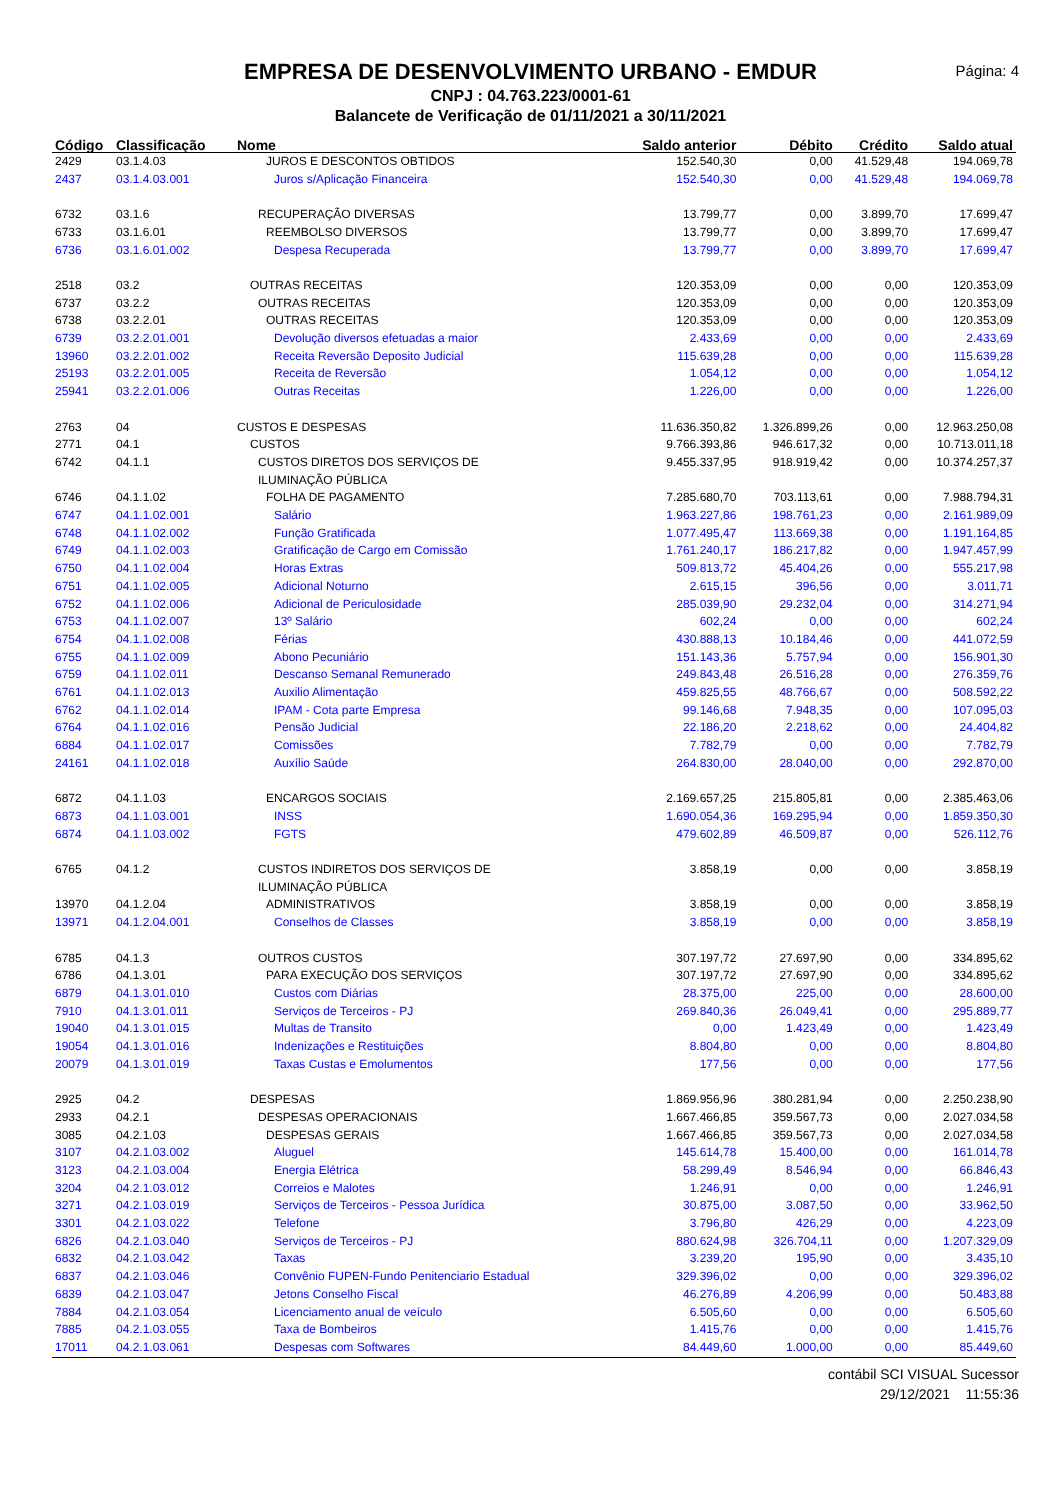Página: 4
EMPRESA DE DESENVOLVIMENTO URBANO - EMDUR
CNPJ : 04.763.223/0001-61
Balancete de Verificação de 01/11/2021 a 30/11/2021
| Código | Classificação | Nome | Saldo anterior | Débito | Crédito | Saldo atual |
| --- | --- | --- | --- | --- | --- | --- |
| 2429 | 03.1.4.03 | JUROS E DESCONTOS OBTIDOS | 152.540,30 | 0,00 | 41.529,48 | 194.069,78 |
| 2437 | 03.1.4.03.001 | Juros s/Aplicação Financeira | 152.540,30 | 0,00 | 41.529,48 | 194.069,78 |
| 6732 | 03.1.6 | RECUPERAÇÃO DIVERSAS | 13.799,77 | 0,00 | 3.899,70 | 17.699,47 |
| 6733 | 03.1.6.01 | REEMBOLSO DIVERSOS | 13.799,77 | 0,00 | 3.899,70 | 17.699,47 |
| 6736 | 03.1.6.01.002 | Despesa Recuperada | 13.799,77 | 0,00 | 3.899,70 | 17.699,47 |
| 2518 | 03.2 | OUTRAS RECEITAS | 120.353,09 | 0,00 | 0,00 | 120.353,09 |
| 6737 | 03.2.2 | OUTRAS RECEITAS | 120.353,09 | 0,00 | 0,00 | 120.353,09 |
| 6738 | 03.2.2.01 | OUTRAS RECEITAS | 120.353,09 | 0,00 | 0,00 | 120.353,09 |
| 6739 | 03.2.2.01.001 | Devolução diversos efetuadas a maior | 2.433,69 | 0,00 | 0,00 | 2.433,69 |
| 13960 | 03.2.2.01.002 | Receita Reversão Deposito Judicial | 115.639,28 | 0,00 | 0,00 | 115.639,28 |
| 25193 | 03.2.2.01.005 | Receita de Reversão | 1.054,12 | 0,00 | 0,00 | 1.054,12 |
| 25941 | 03.2.2.01.006 | Outras Receitas | 1.226,00 | 0,00 | 0,00 | 1.226,00 |
| 2763 | 04 | CUSTOS E DESPESAS | 11.636.350,82 | 1.326.899,26 | 0,00 | 12.963.250,08 |
| 2771 | 04.1 | CUSTOS | 9.766.393,86 | 946.617,32 | 0,00 | 10.713.011,18 |
| 6742 | 04.1.1 | CUSTOS DIRETOS DOS SERVIÇOS DE ILUMINAÇÃO PÚBLICA | 9.455.337,95 | 918.919,42 | 0,00 | 10.374.257,37 |
| 6746 | 04.1.1.02 | FOLHA DE PAGAMENTO | 7.285.680,70 | 703.113,61 | 0,00 | 7.988.794,31 |
| 6747 | 04.1.1.02.001 | Salário | 1.963.227,86 | 198.761,23 | 0,00 | 2.161.989,09 |
| 6748 | 04.1.1.02.002 | Função Gratificada | 1.077.495,47 | 113.669,38 | 0,00 | 1.191.164,85 |
| 6749 | 04.1.1.02.003 | Gratificação de Cargo em Comissão | 1.761.240,17 | 186.217,82 | 0,00 | 1.947.457,99 |
| 6750 | 04.1.1.02.004 | Horas Extras | 509.813,72 | 45.404,26 | 0,00 | 555.217,98 |
| 6751 | 04.1.1.02.005 | Adicional Noturno | 2.615,15 | 396,56 | 0,00 | 3.011,71 |
| 6752 | 04.1.1.02.006 | Adicional de Periculosidade | 285.039,90 | 29.232,04 | 0,00 | 314.271,94 |
| 6753 | 04.1.1.02.007 | 13º Salário | 602,24 | 0,00 | 0,00 | 602,24 |
| 6754 | 04.1.1.02.008 | Férias | 430.888,13 | 10.184,46 | 0,00 | 441.072,59 |
| 6755 | 04.1.1.02.009 | Abono Pecuniário | 151.143,36 | 5.757,94 | 0,00 | 156.901,30 |
| 6759 | 04.1.1.02.011 | Descanso Semanal Remunerado | 249.843,48 | 26.516,28 | 0,00 | 276.359,76 |
| 6761 | 04.1.1.02.013 | Auxilio Alimentação | 459.825,55 | 48.766,67 | 0,00 | 508.592,22 |
| 6762 | 04.1.1.02.014 | IPAM - Cota parte Empresa | 99.146,68 | 7.948,35 | 0,00 | 107.095,03 |
| 6764 | 04.1.1.02.016 | Pensão Judicial | 22.186,20 | 2.218,62 | 0,00 | 24.404,82 |
| 6884 | 04.1.1.02.017 | Comissões | 7.782,79 | 0,00 | 0,00 | 7.782,79 |
| 24161 | 04.1.1.02.018 | Auxílio Saúde | 264.830,00 | 28.040,00 | 0,00 | 292.870,00 |
| 6872 | 04.1.1.03 | ENCARGOS SOCIAIS | 2.169.657,25 | 215.805,81 | 0,00 | 2.385.463,06 |
| 6873 | 04.1.1.03.001 | INSS | 1.690.054,36 | 169.295,94 | 0,00 | 1.859.350,30 |
| 6874 | 04.1.1.03.002 | FGTS | 479.602,89 | 46.509,87 | 0,00 | 526.112,76 |
| 6765 | 04.1.2 | CUSTOS INDIRETOS DOS SERVIÇOS DE ILUMINAÇÃO PÚBLICA | 3.858,19 | 0,00 | 0,00 | 3.858,19 |
| 13970 | 04.1.2.04 | ADMINISTRATIVOS | 3.858,19 | 0,00 | 0,00 | 3.858,19 |
| 13971 | 04.1.2.04.001 | Conselhos de Classes | 3.858,19 | 0,00 | 0,00 | 3.858,19 |
| 6785 | 04.1.3 | OUTROS CUSTOS | 307.197,72 | 27.697,90 | 0,00 | 334.895,62 |
| 6786 | 04.1.3.01 | PARA EXECUÇÃO DOS SERVIÇOS | 307.197,72 | 27.697,90 | 0,00 | 334.895,62 |
| 6879 | 04.1.3.01.010 | Custos com Diárias | 28.375,00 | 225,00 | 0,00 | 28.600,00 |
| 7910 | 04.1.3.01.011 | Serviços de Terceiros - PJ | 269.840,36 | 26.049,41 | 0,00 | 295.889,77 |
| 19040 | 04.1.3.01.015 | Multas de Transito | 0,00 | 1.423,49 | 0,00 | 1.423,49 |
| 19054 | 04.1.3.01.016 | Indenizações e Restituições | 8.804,80 | 0,00 | 0,00 | 8.804,80 |
| 20079 | 04.1.3.01.019 | Taxas Custas e Emolumentos | 177,56 | 0,00 | 0,00 | 177,56 |
| 2925 | 04.2 | DESPESAS | 1.869.956,96 | 380.281,94 | 0,00 | 2.250.238,90 |
| 2933 | 04.2.1 | DESPESAS OPERACIONAIS | 1.667.466,85 | 359.567,73 | 0,00 | 2.027.034,58 |
| 3085 | 04.2.1.03 | DESPESAS GERAIS | 1.667.466,85 | 359.567,73 | 0,00 | 2.027.034,58 |
| 3107 | 04.2.1.03.002 | Aluguel | 145.614,78 | 15.400,00 | 0,00 | 161.014,78 |
| 3123 | 04.2.1.03.004 | Energia Elétrica | 58.299,49 | 8.546,94 | 0,00 | 66.846,43 |
| 3204 | 04.2.1.03.012 | Correios e Malotes | 1.246,91 | 0,00 | 0,00 | 1.246,91 |
| 3271 | 04.2.1.03.019 | Serviços de Terceiros - Pessoa Jurídica | 30.875,00 | 3.087,50 | 0,00 | 33.962,50 |
| 3301 | 04.2.1.03.022 | Telefone | 3.796,80 | 426,29 | 0,00 | 4.223,09 |
| 6826 | 04.2.1.03.040 | Serviços de Terceiros - PJ | 880.624,98 | 326.704,11 | 0,00 | 1.207.329,09 |
| 6832 | 04.2.1.03.042 | Taxas | 3.239,20 | 195,90 | 0,00 | 3.435,10 |
| 6837 | 04.2.1.03.046 | Convênio FUPEN-Fundo Penitenciario Estadual | 329.396,02 | 0,00 | 0,00 | 329.396,02 |
| 6839 | 04.2.1.03.047 | Jetons Conselho Fiscal | 46.276,89 | 4.206,99 | 0,00 | 50.483,88 |
| 7884 | 04.2.1.03.054 | Licenciamento anual de veículo | 6.505,60 | 0,00 | 0,00 | 6.505,60 |
| 7885 | 04.2.1.03.055 | Taxa de Bombeiros | 1.415,76 | 0,00 | 0,00 | 1.415,76 |
| 17011 | 04.2.1.03.061 | Despesas com Softwares | 84.449,60 | 1.000,00 | 0,00 | 85.449,60 |
contábil SCI VISUAL Sucessor
29/12/2021 11:55:36